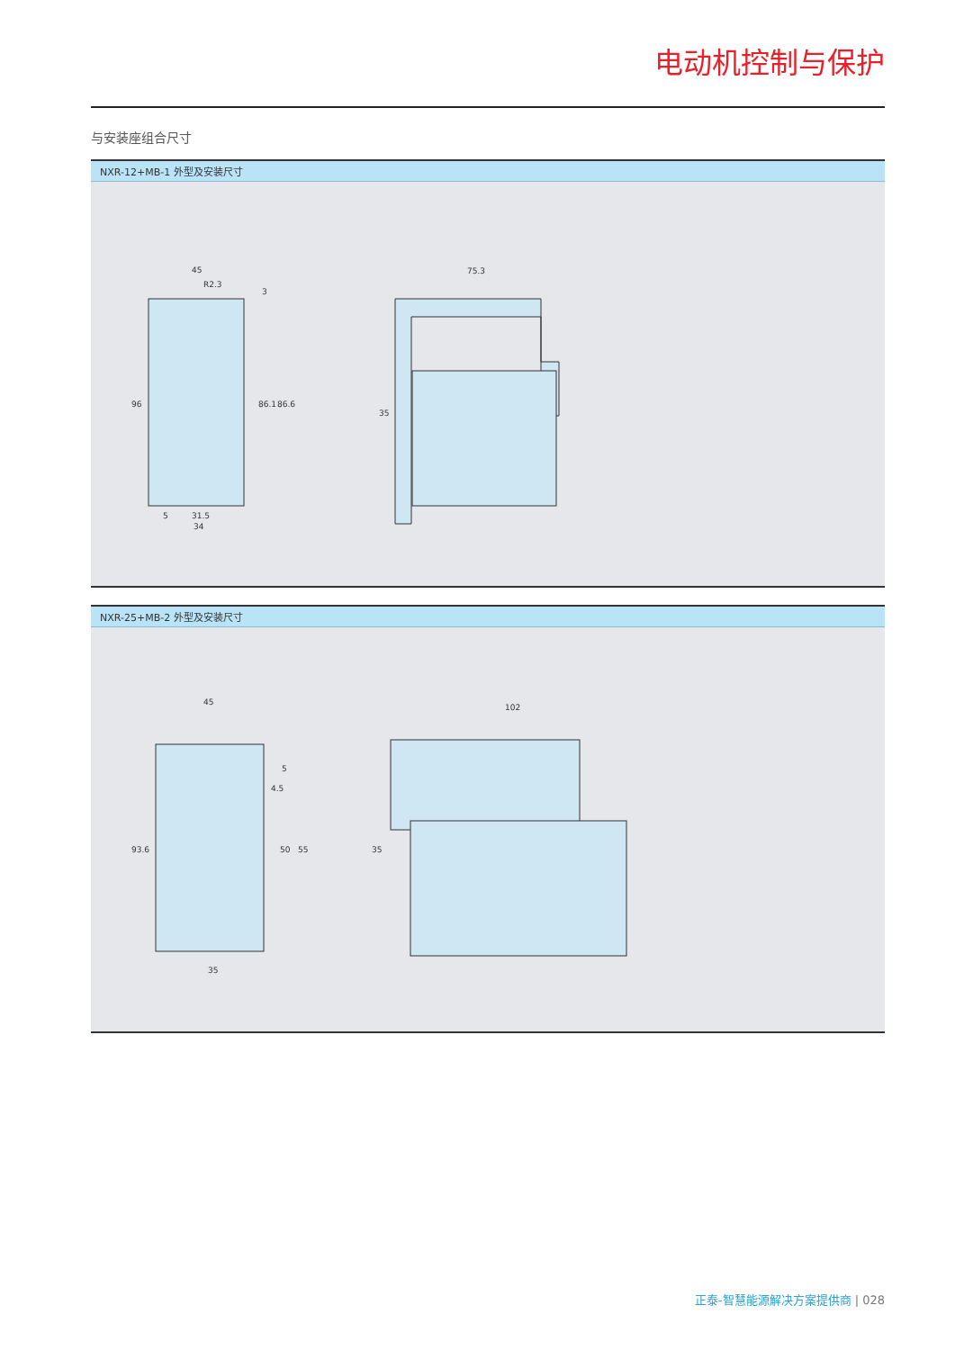电动机控制与保护
与安装座组合尺寸
NXR-12+MB-1 外型及安装尺寸
45
R2.3
5
31.5
34
96
86.1
86.6
3
75.3
35
NXR-25+MB-2 外型及安装尺寸
45
4.5
35
93.6
50
55
5
102
35
正泰-智慧能源解决方案提供商 | 028